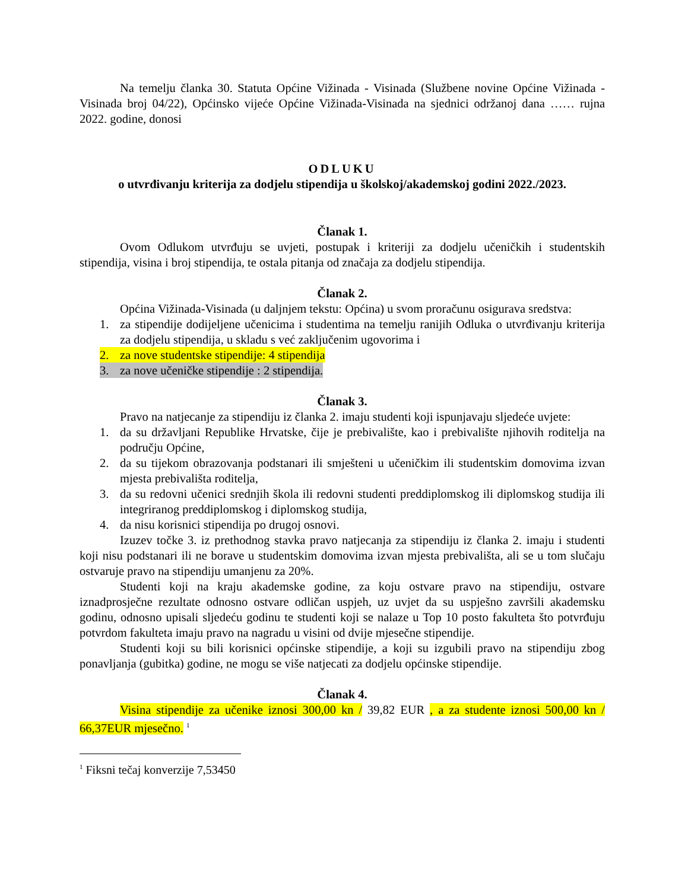Na temelju članka 30. Statuta Općine Vižinada - Visinada (Službene novine Općine Vižinada - Visinada broj 04/22), Općinsko vijeće Općine Vižinada-Visinada na sjednici održanoj dana …… rujna 2022. godine, donosi
ODLUKU
o utvrđivanju kriterija za dodjelu stipendija u školskoj/akademskoj godini 2022./2023.
Članak 1.
Ovom Odlukom utvrđuju se uvjeti, postupak i kriteriji za dodjelu učeničkih i studentskih stipendija, visina i broj stipendija, te ostala pitanja od značaja za dodjelu stipendija.
Članak 2.
Općina Vižinada-Visinada (u daljnjem tekstu: Općina) u svom proračunu osigurava sredstva:
1. za stipendije dodijeljene učenicima i studentima na temelju ranijih Odluka o utvrđivanju kriterija za dodjelu stipendija, u skladu s već zaključenim ugovorima i
2. za nove studentske stipendije: 4 stipendija
3. za nove učeničke stipendije : 2 stipendija.
Članak 3.
Pravo na natjecanje za stipendiju iz članka 2. imaju studenti koji ispunjavaju sljedeće uvjete:
1. da su državljani Republike Hrvatske, čije je prebivalište, kao i prebivalište njihovih roditelja na području Općine,
2. da su tijekom obrazovanja podstanari ili smješteni u učeničkim ili studentskim domovima izvan mjesta prebivališta roditelja,
3. da su redovni učenici srednjih škola ili redovni studenti preddiplomskog ili diplomskog studija ili integriranog preddiplomskog i diplomskog studija,
4. da nisu korisnici stipendija po drugoj osnovi.
Izuzev točke 3. iz prethodnog stavka pravo natjecanja za stipendiju iz članka 2. imaju i studenti koji nisu podstanari ili ne borave u studentskim domovima izvan mjesta prebivališta, ali se u tom slučaju ostvaruje pravo na stipendiju umanjenu za 20%.
Studenti koji na kraju akademske godine, za koju ostvare pravo na stipendiju, ostvare iznadprosječne rezultate odnosno ostvare odličan uspjeh, uz uvjet da su uspješno završili akademsku godinu, odnosno upisali sljedeću godinu te studenti koji se nalaze u Top 10 posto fakulteta što potvrđuju potvrdom fakulteta imaju pravo na nagradu u visini od dvije mjesečne stipendije.
Studenti koji su bili korisnici općinske stipendije, a koji su izgubili pravo na stipendiju zbog ponavljanja (gubitka) godine, ne mogu se više natjecati za dodjelu općinske stipendije.
Članak 4.
Visina stipendije za učenike iznosi 300,00 kn / 39,82 EUR , a za studente iznosi 500,00 kn / 66,37EUR mjesečno. <sup>1</sup>
<sup>1</sup> Fiksni tečaj konverzije 7,53450